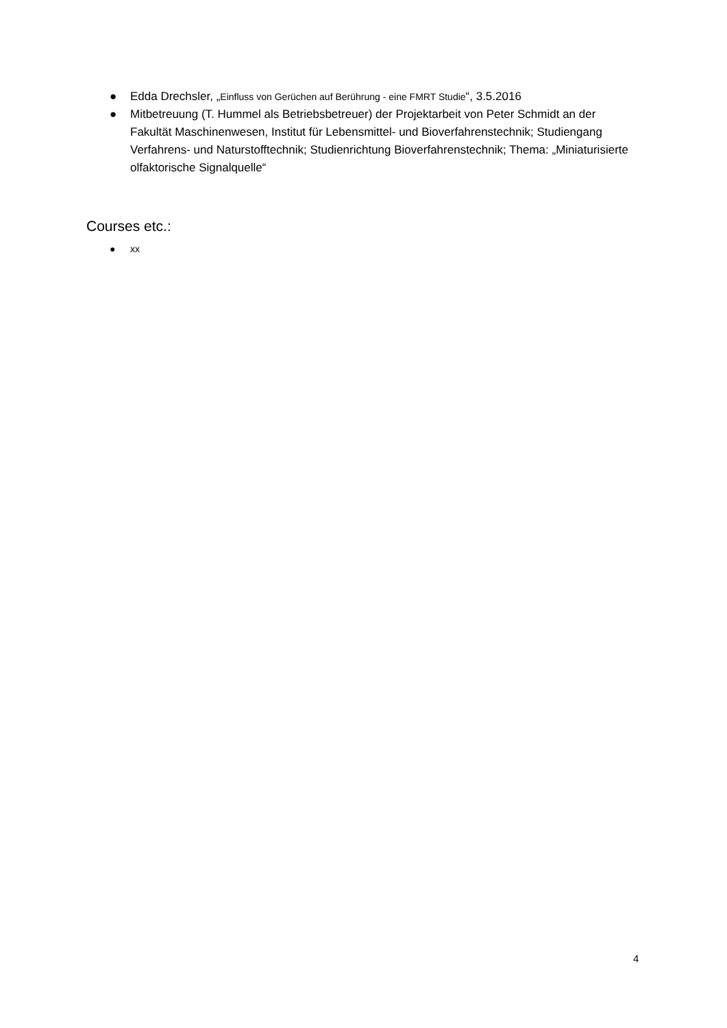● Edda Drechsler, „Einfluss von Gerüchen auf Berührung - eine FMRT Studie“, 3.5.2016
● Mitbetreuung (T. Hummel als Betriebsbetreuer) der Projektarbeit von Peter Schmidt an der Fakultät Maschinenwesen, Institut für Lebensmittel- und Bioverfahrenstechnik; Studiengang Verfahrens- und Naturstofftechnik; Studienrichtung Bioverfahrenstechnik; Thema: „Miniaturisierte olfaktorische Signalquelle“
Courses etc.:
● xx
4